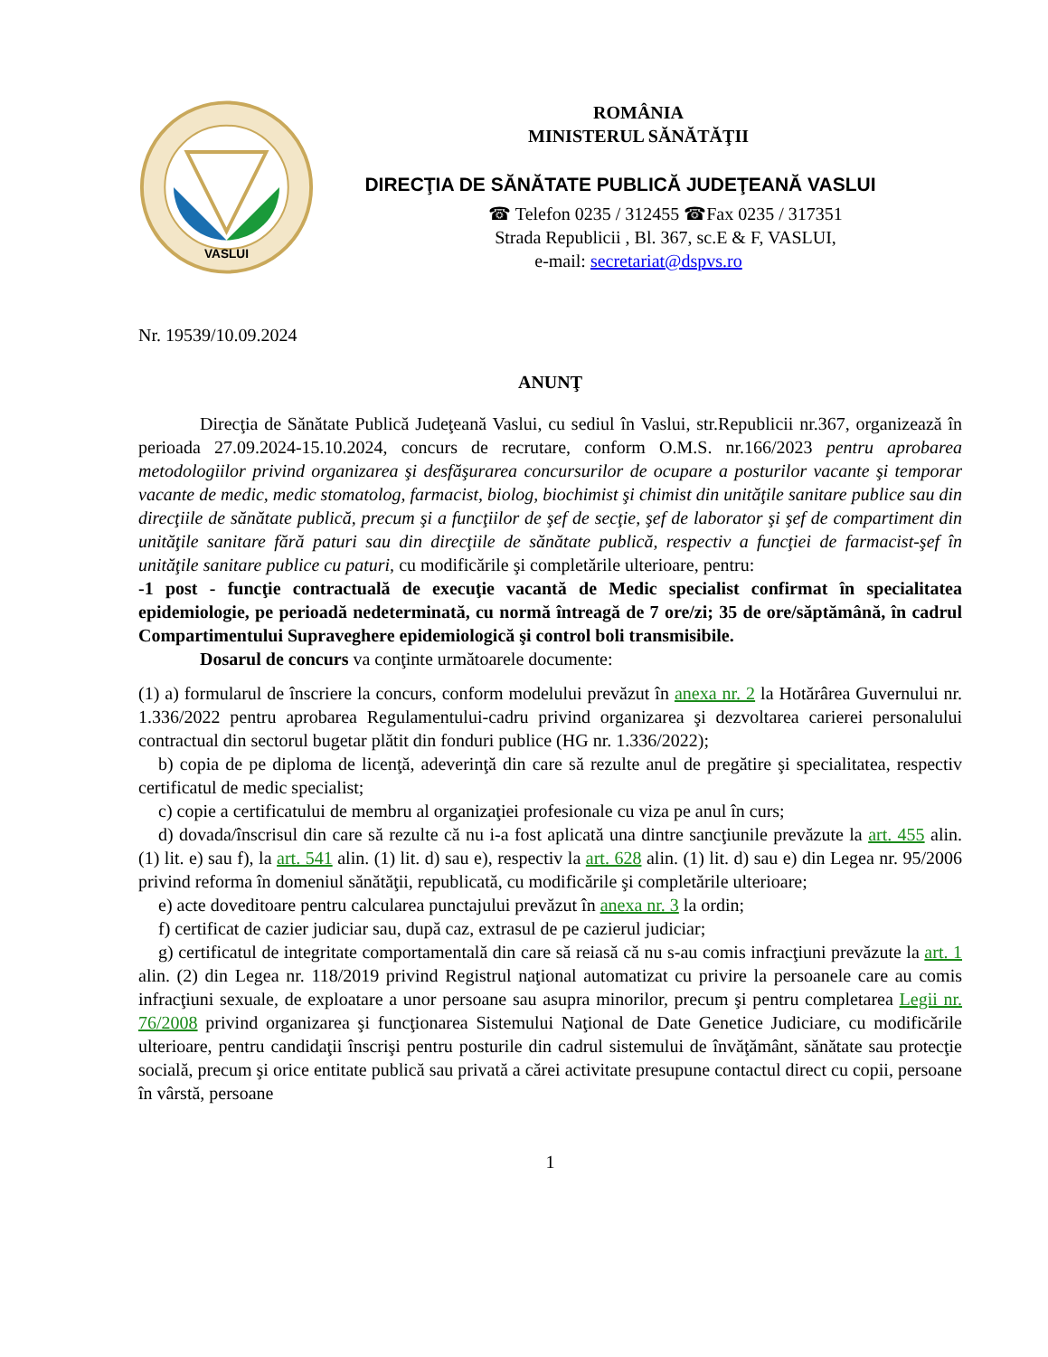VASLUI
ROMÂNIA
MINISTERUL SĂNĂTĂŢII
DIRECŢIA DE SĂNĂTATE PUBLICĂ JUDEŢEANĂ VASLUI
☎ Telefon 0235 / 312455 ☎Fax 0235 / 317351
Strada Republicii , Bl. 367, sc.E & F, VASLUI,
e-mail: secretariat@dspvs.ro
Nr. 19539/10.09.2024
ANUNŢ
Direcţia de Sănătate Publică Judeţeană Vaslui, cu sediul în Vaslui, str.Republicii nr.367, organizează în perioada 27.09.2024-15.10.2024, concurs de recrutare, conform O.M.S. nr.166/2023 pentru aprobarea metodologiilor privind organizarea şi desfăşurarea concursurilor de ocupare a posturilor vacante şi temporar vacante de medic, medic stomatolog, farmacist, biolog, biochimist şi chimist din unităţile sanitare publice sau din direcţiile de sănătate publică, precum şi a funcţiilor de şef de secţie, şef de laborator şi şef de compartiment din unităţile sanitare fără paturi sau din direcţiile de sănătate publică, respectiv a funcţiei de farmacist-şef în unităţile sanitare publice cu paturi, cu modificările şi completările ulterioare, pentru:
-1 post - funcţie contractuală de execuţie vacantă de Medic specialist confirmat în specialitatea epidemiologie, pe perioadă nedeterminată, cu normă întreagă de 7 ore/zi; 35 de ore/săptămână, în cadrul Compartimentului Supraveghere epidemiologică şi control boli transmisibile.
Dosarul de concurs va conţinte următoarele documente:
(1) a) formularul de înscriere la concurs, conform modelului prevăzut în anexa nr. 2 la Hotărârea Guvernului nr. 1.336/2022 pentru aprobarea Regulamentului-cadru privind organizarea şi dezvoltarea carierei personalului contractual din sectorul bugetar plătit din fonduri publice (HG nr. 1.336/2022);
b) copia de pe diploma de licenţă, adeverinţă din care să rezulte anul de pregătire şi specialitatea, respectiv certificatul de medic specialist;
c) copie a certificatului de membru al organizaţiei profesionale cu viza pe anul în curs;
d) dovada/înscrisul din care să rezulte că nu i-a fost aplicată una dintre sancţiunile prevăzute la art. 455 alin. (1) lit. e) sau f), la art. 541 alin. (1) lit. d) sau e), respectiv la art. 628 alin. (1) lit. d) sau e) din Legea nr. 95/2006 privind reforma în domeniul sănătăţii, republicată, cu modificările şi completările ulterioare;
e) acte doveditoare pentru calcularea punctajului prevăzut în anexa nr. 3 la ordin;
f) certificat de cazier judiciar sau, după caz, extrasul de pe cazierul judiciar;
g) certificatul de integritate comportamentală din care să reiasă că nu s-au comis infracţiuni prevăzute la art. 1 alin. (2) din Legea nr. 118/2019 privind Registrul naţional automatizat cu privire la persoanele care au comis infracţiuni sexuale, de exploatare a unor persoane sau asupra minorilor, precum şi pentru completarea Legii nr. 76/2008 privind organizarea şi funcţionarea Sistemului Naţional de Date Genetice Judiciare, cu modificările ulterioare, pentru candidaţii înscrişi pentru posturile din cadrul sistemului de învăţământ, sănătate sau protecţie socială, precum şi orice entitate publică sau privată a cărei activitate presupune contactul direct cu copii, persoane în vârstă, persoane
1